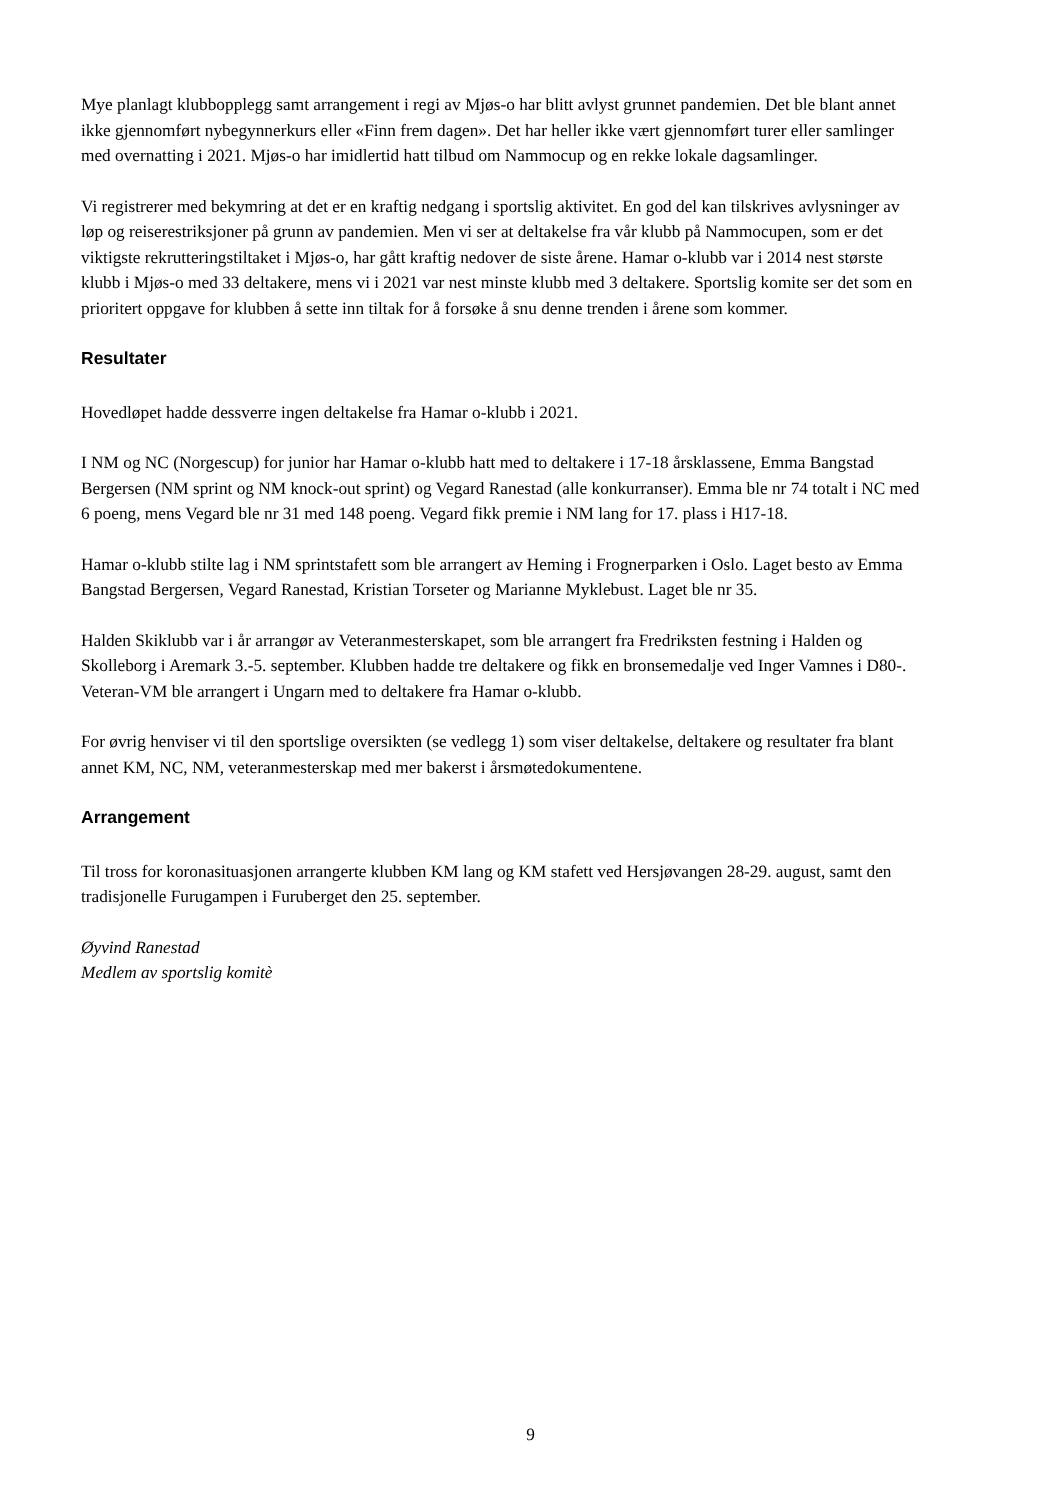Mye planlagt klubbopplegg samt arrangement i regi av Mjøs-o har blitt avlyst grunnet pandemien. Det ble blant annet ikke gjennomført nybegynnerkurs eller «Finn frem dagen». Det har heller ikke vært gjennomført turer eller samlinger med overnatting i 2021. Mjøs-o har imidlertid hatt tilbud om Nammocup og en rekke lokale dagsamlinger.
Vi registrerer med bekymring at det er en kraftig nedgang i sportslig aktivitet. En god del kan tilskrives avlysninger av løp og reiserestriksjoner på grunn av pandemien. Men vi ser at deltakelse fra vår klubb på Nammocupen, som er det viktigste rekrutteringstiltaket i Mjøs-o, har gått kraftig nedover de siste årene. Hamar o-klubb var i 2014 nest største klubb i Mjøs-o med 33 deltakere, mens vi i 2021 var nest minste klubb med 3 deltakere. Sportslig komite ser det som en prioritert oppgave for klubben å sette inn tiltak for å forsøke å snu denne trenden i årene som kommer.
Resultater
Hovedløpet hadde dessverre ingen deltakelse fra Hamar o-klubb i 2021.
I NM og NC (Norgescup) for junior har Hamar o-klubb hatt med to deltakere i 17-18 årsklassene, Emma Bangstad Bergersen (NM sprint og NM knock-out sprint) og Vegard Ranestad (alle konkurranser). Emma ble nr 74 totalt i NC med 6 poeng, mens Vegard ble nr 31 med 148 poeng. Vegard fikk premie i NM lang for 17. plass i H17-18.
Hamar o-klubb stilte lag i NM sprintstafett som ble arrangert av Heming i Frognerparken i Oslo. Laget besto av Emma Bangstad Bergersen, Vegard Ranestad, Kristian Torseter og Marianne Myklebust. Laget ble nr 35.
Halden Skiklubb var i år arrangør av Veteranmesterskapet, som ble arrangert fra Fredriksten festning i Halden og Skolleborg i Aremark 3.-5. september. Klubben hadde tre deltakere og fikk en bronsemedalje ved Inger Vamnes i D80-. Veteran-VM ble arrangert i Ungarn med to deltakere fra Hamar o-klubb.
For øvrig henviser vi til den sportslige oversikten (se vedlegg 1) som viser deltakelse, deltakere og resultater fra blant annet KM, NC, NM, veteranmesterskap med mer bakerst i årsmøtedokumentene.
Arrangement
Til tross for koronasituasjonen arrangerte klubben KM lang og KM stafett ved Hersjøvangen 28-29. august, samt den tradisjonelle Furugampen i Furuberget den 25. september.
Øyvind Ranestad
Medlem av sportslig komitè
9